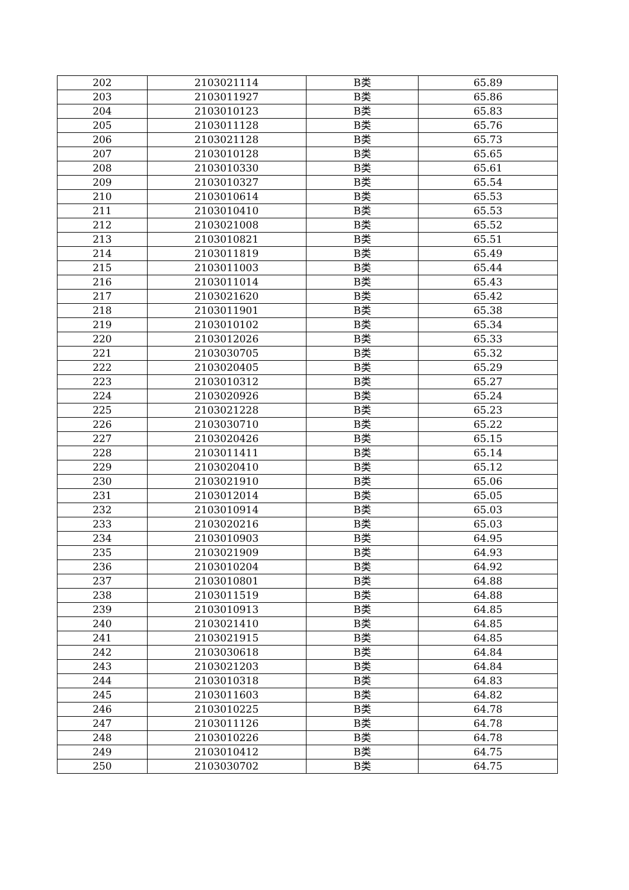| 202 | 2103021114 | B类 | 65.89 |
| 203 | 2103011927 | B类 | 65.86 |
| 204 | 2103010123 | B类 | 65.83 |
| 205 | 2103011128 | B类 | 65.76 |
| 206 | 2103021128 | B类 | 65.73 |
| 207 | 2103010128 | B类 | 65.65 |
| 208 | 2103010330 | B类 | 65.61 |
| 209 | 2103010327 | B类 | 65.54 |
| 210 | 2103010614 | B类 | 65.53 |
| 211 | 2103010410 | B类 | 65.53 |
| 212 | 2103021008 | B类 | 65.52 |
| 213 | 2103010821 | B类 | 65.51 |
| 214 | 2103011819 | B类 | 65.49 |
| 215 | 2103011003 | B类 | 65.44 |
| 216 | 2103011014 | B类 | 65.43 |
| 217 | 2103021620 | B类 | 65.42 |
| 218 | 2103011901 | B类 | 65.38 |
| 219 | 2103010102 | B类 | 65.34 |
| 220 | 2103012026 | B类 | 65.33 |
| 221 | 2103030705 | B类 | 65.32 |
| 222 | 2103020405 | B类 | 65.29 |
| 223 | 2103010312 | B类 | 65.27 |
| 224 | 2103020926 | B类 | 65.24 |
| 225 | 2103021228 | B类 | 65.23 |
| 226 | 2103030710 | B类 | 65.22 |
| 227 | 2103020426 | B类 | 65.15 |
| 228 | 2103011411 | B类 | 65.14 |
| 229 | 2103020410 | B类 | 65.12 |
| 230 | 2103021910 | B类 | 65.06 |
| 231 | 2103012014 | B类 | 65.05 |
| 232 | 2103010914 | B类 | 65.03 |
| 233 | 2103020216 | B类 | 65.03 |
| 234 | 2103010903 | B类 | 64.95 |
| 235 | 2103021909 | B类 | 64.93 |
| 236 | 2103010204 | B类 | 64.92 |
| 237 | 2103010801 | B类 | 64.88 |
| 238 | 2103011519 | B类 | 64.88 |
| 239 | 2103010913 | B类 | 64.85 |
| 240 | 2103021410 | B类 | 64.85 |
| 241 | 2103021915 | B类 | 64.85 |
| 242 | 2103030618 | B类 | 64.84 |
| 243 | 2103021203 | B类 | 64.84 |
| 244 | 2103010318 | B类 | 64.83 |
| 245 | 2103011603 | B类 | 64.82 |
| 246 | 2103010225 | B类 | 64.78 |
| 247 | 2103011126 | B类 | 64.78 |
| 248 | 2103010226 | B类 | 64.78 |
| 249 | 2103010412 | B类 | 64.75 |
| 250 | 2103030702 | B类 | 64.75 |